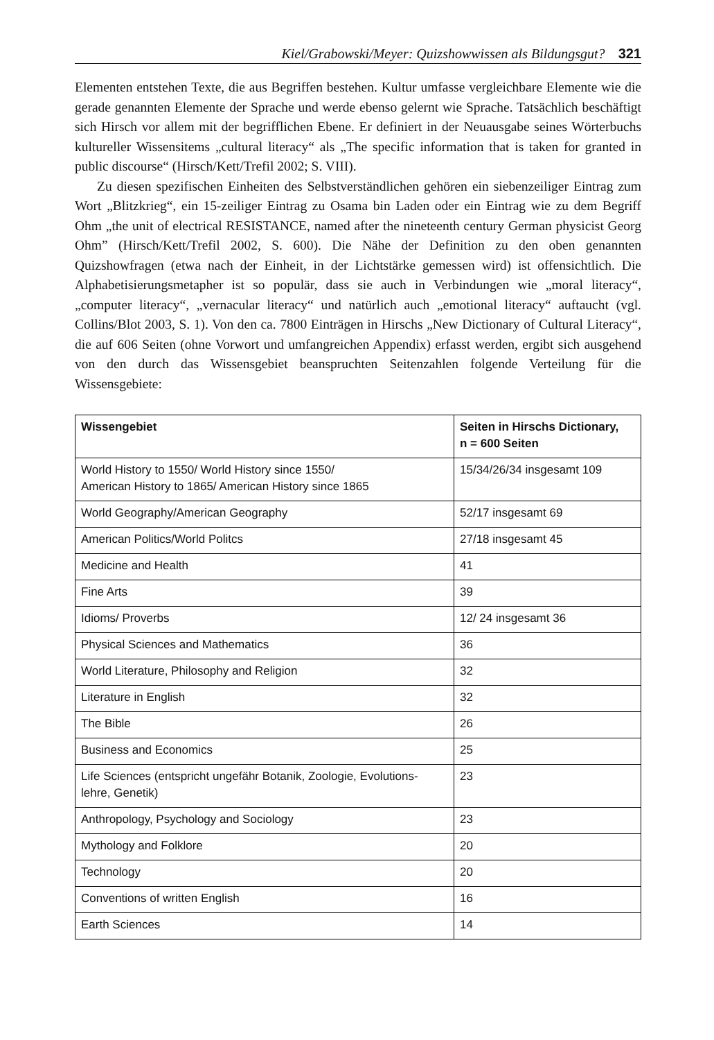Kiel/Grabowski/Meyer: Quizshowwissen als Bildungsgut? 321
Elementen entstehen Texte, die aus Begriffen bestehen. Kultur umfasse vergleichbare Elemente wie die gerade genannten Elemente der Sprache und werde ebenso gelernt wie Sprache. Tatsächlich beschäftigt sich Hirsch vor allem mit der begrifflichen Ebene. Er definiert in der Neuausgabe seines Wörterbuchs kultureller Wissensitems „cultural literacy“ als „The specific information that is taken for granted in public discourse“ (Hirsch/Kett/Trefil 2002; S. VIII).
Zu diesen spezifischen Einheiten des Selbstverständlichen gehören ein siebenzeiliger Eintrag zum Wort „Blitzkrieg“, ein 15-zeiliger Eintrag zu Osama bin Laden oder ein Eintrag wie zu dem Begriff Ohm „the unit of electrical RESISTANCE, named after the nineteenth century German physicist Georg Ohm” (Hirsch/Kett/Trefil 2002, S. 600). Die Nähe der Definition zu den oben genannten Quizshowfragen (etwa nach der Einheit, in der Lichtstärke gemessen wird) ist offensichtlich. Die Alphabetisierungsmetapher ist so populär, dass sie auch in Verbindungen wie „moral literacy“, „computer literacy“, „vernacular literacy“ und natürlich auch „emotional literacy“ auftaucht (vgl. Collins/Blot 2003, S. 1). Von den ca. 7800 Einträgen in Hirschs „New Dictionary of Cultural Literacy“, die auf 606 Seiten (ohne Vorwort und umfangreichen Appendix) erfasst werden, ergibt sich ausgehend von den durch das Wissensgebiet beanspruchten Seitenzahlen folgende Verteilung für die Wissensgebiete:
| Wissengebiet | Seiten in Hirschs Dictionary, n = 600 Seiten |
| --- | --- |
| World History to 1550/ World History since 1550/ American History to 1865/ American History since 1865 | 15/34/26/34 insgesamt 109 |
| World Geography/American Geography | 52/17 insgesamt 69 |
| American Politics/World Politcs | 27/18 insgesamt 45 |
| Medicine and Health | 41 |
| Fine Arts | 39 |
| Idioms/ Proverbs | 12/ 24 insgesamt 36 |
| Physical Sciences and Mathematics | 36 |
| World Literature, Philosophy and Religion | 32 |
| Literature in English | 32 |
| The Bible | 26 |
| Business and Economics | 25 |
| Life Sciences (entspricht ungefähr Botanik, Zoologie, Evolutions- lehre, Genetik) | 23 |
| Anthropology, Psychology and Sociology | 23 |
| Mythology and Folklore | 20 |
| Technology | 20 |
| Conventions of written English | 16 |
| Earth Sciences | 14 |